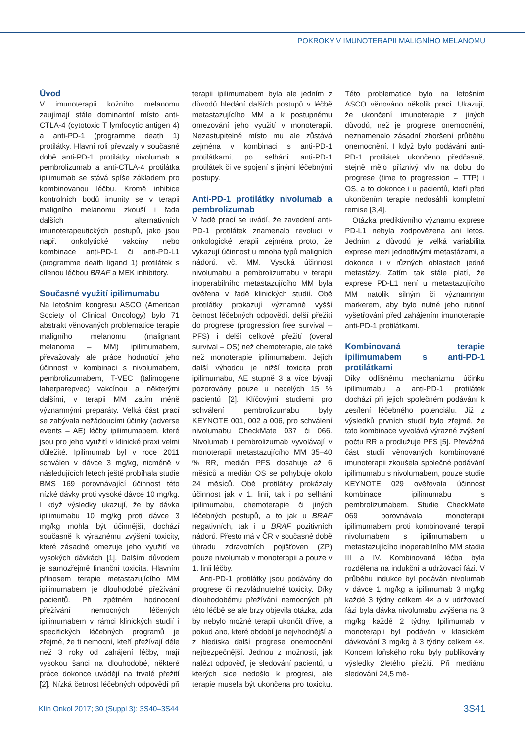POKROKY V IMUNOTERAPII MALIGNÍHO MELANOMU
Úvod
V imunoterapii kožního melanomu zaujímají stále dominantní místo anti-CTLA-4 (cytotoxic T lymfocytic antigen 4) a anti-PD-1 (programme death 1) protilátky. Hlavní roli převzaly v současné době anti-PD-1 protilátky nivolumab a pembrolizumab a anti-CTLA-4 protilátka ipilimumab se stává spíše základem pro kombinovanou léčbu. Kromě inhibice kontrolních bodů imunity se v terapii maligního melanomu zkouší i řada dalších alternativních imunoterapeutických postupů, jako jsou např. onkolytické vakcíny nebo kombinace anti-PD-1 či anti-PD-L1 (programme death ligand 1) protilátek s cílenou léčbou BRAF a MEK inhibitory.
Současné využití ipilimumabu
Na letošním kongresu ASCO (American Society of Clinical Oncology) bylo 71 abstrakt věnovaných problematice terapie maligního melanomu (malignant melanoma – MM) ipilimumabem, převažovaly ale práce hodnotící jeho účinnost v kombinaci s nivolumabem, pembrolizumabem, T-VEC (talimogene laherparepvec) vakcínou a některými dalšími, v terapii MM zatím méně významnými preparáty. Velká část prací se zabývala nežádoucími účinky (adverse events – AE) léčby ipilimumabem, které jsou pro jeho využití v klinické praxi velmi důležité. Ipilimumab byl v roce 2011 schválen v dávce 3 mg/kg, nicméně v následujících letech ještě probíhala studie BMS 169 porovnávající účinnost této nízké dávky proti vysoké dávce 10 mg/kg. I když výsledky ukazují, že by dávka ipilimumabu 10 mg/kg proti dávce 3 mg/kg mohla být účinnější, dochází současně k výraznému zvýšení toxicity, které zásadně omezuje jeho využití ve vysokých dávkách [1]. Dalším důvodem je samozřejmě finanční toxicita. Hlavním přínosem terapie metastazujícího MM ipilimumabem je dlouhodobé přežívání pacientů. Při zpětném hodnocení přežívání nemocných léčených ipilimumabem v rámci klinických studií i specifických léčebných programů je zřejmé, že ti nemocní, kteří přežívají déle než 3 roky od zahájení léčby, mají vysokou šanci na dlouhodobé, některé práce dokonce uvádějí na trvalé přežití [2]. Nízká četnost léčebných odpovědí při terapii ipilimumabem byla ale jedním z důvodů hledání dalších postupů v léčbě metastazujícího MM a k postupnému omezování jeho využití v monoterapii. Nezastupitelné místo mu ale zůstává zejména v kombinaci s anti-PD-1 protilátkami, po selhání anti-PD-1 protilátek či ve spojení s jinými léčebnými postupy.
Anti-PD-1 protilátky nivolumab a pembrolizumab
V řadě prací se uvádí, že zavedení anti-PD-1 protilátek znamenalo revoluci v onkologické terapii zejména proto, že vykazují účinnost u mnoha typů maligních nádorů, vč. MM. Vysoká účinnost nivolumabu a pembrolizumabu v terapii inoperabilního metastazujícího MM byla ověřena v řadě klinických studií. Obě protilátky prokazují významně vyšší četnost léčebných odpovědí, delší přežití do progrese (progression free survival – PFS) i delší celkové přežití (overal survival – OS) než chemoterapie, ale také než monoterapie ipilimumabem. Jejich další výhodou je nižší toxicita proti ipilimumabu, AE stupně 3 a více bývají pozorovány pouze u necelých 15 % pacientů [2]. Klíčovými studiemi pro schválení pembrolizumabu byly KEYNOTE 001, 002 a 006, pro schválení nivolumabu CheckMate 037 či 066. Nivolumab i pembrolizumab vyvolávají v monoterapii metastazujícího MM 35–40 % RR, medián PFS dosahuje až 6 měsíců a medián OS se pohybuje okolo 24 měsíců. Obě protilátky prokázaly účinnost jak v 1. linii, tak i po selhání ipilimumabu, chemoterapie či jiných léčebných postupů, a to jak u BRAF negativních, tak i u BRAF pozitivních nádorů. Přesto má v ČR v současné době úhradu zdravotních pojišťoven (ZP) pouze nivolumab v monoterapii a pouze v 1. linii léčby.
Anti-PD-1 protilátky jsou podávány do progrese či nezvládnutelné toxicity. Díky dlouhodobému přežívání nemocných při této léčbě se ale brzy objevila otázka, zda by nebylo možné terapii ukončit dříve, a pokud ano, které období je nejvhodnější a z hlediska další progrese onemocnění nejbezpečnější. Jednou z možností, jak nalézt odpověď, je sledování pacientů, u kterých sice nedošlo k progresi, ale terapie musela být ukončena pro toxicitu. Této problematice bylo na letošním ASCO věnováno několik prací. Ukazují, že ukončení imunoterapie z jiných důvodů, než je progrese onemocnění, neznamenalo zásadní zhoršení průběhu onemocnění. I když bylo podávání anti-PD-1 protilátek ukončeno předčasně, stejně mělo příznivý vliv na dobu do progrese (time to progression – TTP) i OS, a to dokonce i u pacientů, kteří před ukončením terapie nedosáhli kompletní remise [3,4].
Otázka prediktivního významu exprese PD-L1 nebyla zodpovězena ani letos. Jedním z důvodů je velká variabilita exprese mezi jednotlivými metastázami, a dokonce i v různých oblastech jedné metastázy. Zatím tak stále platí, že exprese PD-L1 není u metastazujícího MM natolik silným či významným markerem, aby bylo nutné jeho rutinní vyšetřování před zahájením imunoterapie anti-PD-1 protilátkami.
Kombinovaná terapie ipilimumabem s anti-PD-1 protilátkami
Díky odlišnému mechanizmu účinku ipilimumabu a anti-PD-1 protilátek dochází při jejich společném podávání k zesílení léčebného potenciálu. Již z výsledků prvních studií bylo zřejmé, že tato kombinace vyvolává výrazné zvýšení počtu RR a prodlužuje PFS [5]. Převážná část studií věnovaných kombinované imunoterapii zkoušela společné podávání ipilimumabu s nivolumabem, pouze studie KEYNOTE 029 ověřovala účinnost kombinace ipilimumabu s pembrolizumabem. Studie CheckMate 069 porovnávala monoterapii ipilimumabem proti kombinované terapii nivolumabem s ipilimumabem u metastazujícího inoperabilního MM stadia III a IV. Kombinovaná léčba byla rozdělena na indukční a udržovací fázi. V průběhu indukce byl podáván nivolumab v dávce 1 mg/kg a ipilimumab 3 mg/kg každé 3 týdny celkem 4× a v udržovací fázi byla dávka nivolumabu zvýšena na 3 mg/kg každé 2 týdny. Ipilimumab v monoterapii byl podáván v klasickém dávkování 3 mg/kg à 3 týdny celkem 4×. Koncem loňského roku byly publikovány výsledky 2letého přežití. Při mediánu sledování 24,5 mě-
Klin Onkol 2017; 30 (Suppl 3): 3S40–3S44 3S41